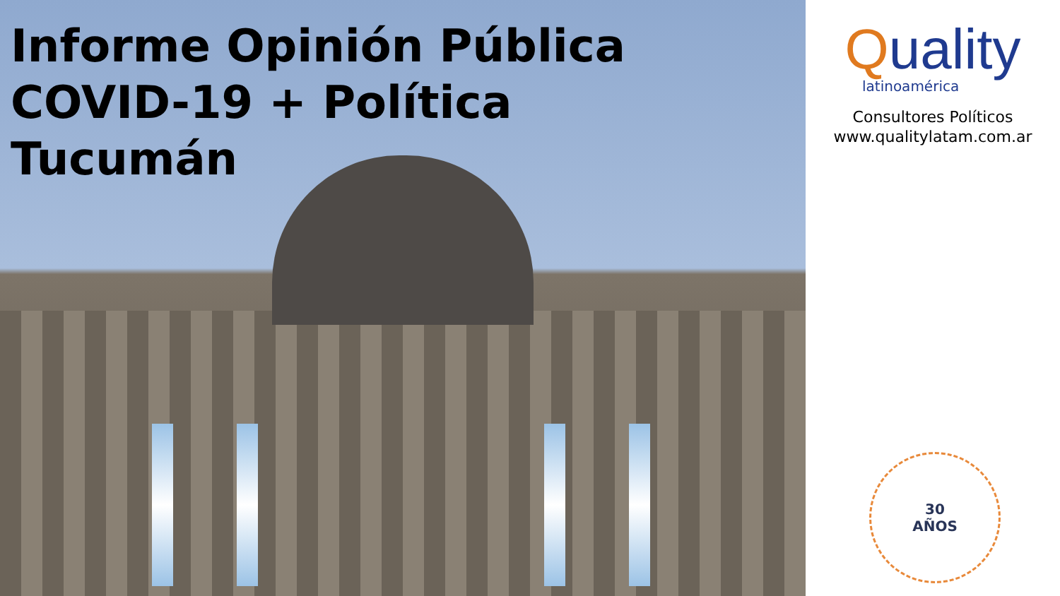Informe Opinión Pública
COVID-19 + Política
Tucumán
Quality
latinoamérica
Consultores Políticos
www.qualitylatam.com.ar
30
AÑOS